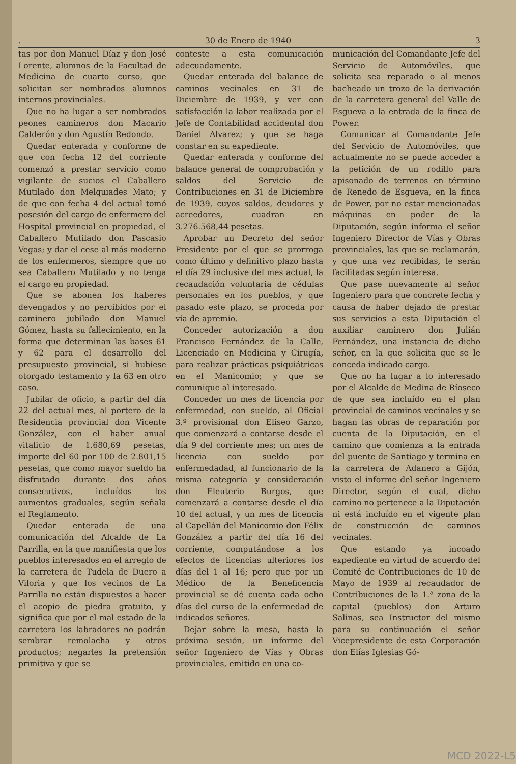. 30 de Enero de 1940 3
tas por don Manuel Díaz y don José Lorente, alumnos de la Facultad de Medicina de cuarto curso, que solicitan ser nombrados alumnos internos provinciales.
Que no ha lugar a ser nombrados peones camineros don Macario Calderón y don Agustín Redondo.
Quedar enterada y conforme de que con fecha 12 del corriente comenzó a prestar servicio como vigilante de sucios el Caballero Mutilado don Melquiades Mato; y de que con fecha 4 del actual tomó posesión del cargo de enfermero del Hospital provincial en propiedad, el Caballero Mutilado don Pascasio Vegas; y dar el cese al más moderno de los enfermeros, siempre que no sea Caballero Mutilado y no tenga el cargo en propiedad.
Que se abonen los haberes devengados y no percibidos por el caminero jubilado don Manuel Gómez, hasta su fallecimiento, en la forma que determinan las bases 61 y 62 para el desarrollo del presupuesto provincial, si hubiese otorgado testamento y la 63 en otro caso.
Jubilar de oficio, a partir del día 22 del actual mes, al portero de la Residencia provincial don Vicente González, con el haber anual vitalicio de 1.680,69 pesetas, importe del 60 por 100 de 2.801,15 pesetas, que como mayor sueldo ha disfrutado durante dos años consecutivos, incluídos los aumentos graduales, según señala el Reglamento.
Quedar enterada de una comunicación del Alcalde de La Parrilla, en la que manifiesta que los pueblos interesados en el arreglo de la carretera de Tudela de Duero a Viloria y que los vecinos de La Parrilla no están dispuestos a hacer el acopio de piedra gratuito, y significa que por el mal estado de la carretera los labradores no podrán sembrar remolacha y otros productos; negarles la pretensión primitiva y que se
conteste a esta comunicación adecuadamente.
Quedar enterada del balance de caminos vecinales en 31 de Diciembre de 1939, y ver con satisfacción la labor realizada por el Jefe de Contabilidad accidental don Daniel Alvarez; y que se haga constar en su expediente.
Quedar enterada y conforme del balance general de comprobación y saldos del Servicio de Contribuciones en 31 de Diciembre de 1939, cuyos saldos, deudores y acreedores, cuadran en 3.276.568,44 pesetas.
Aprobar un Decreto del señor Presidente por el que se prorroga como último y definitivo plazo hasta el día 29 inclusive del mes actual, la recaudación voluntaria de cédulas personales en los pueblos, y que pasado este plazo, se proceda por vía de apremio.
Conceder autorización a don Francisco Fernández de la Calle, Licenciado en Medicina y Cirugía, para realizar prácticas psiquiátricas en el Manicomio; y que se comunique al interesado.
Conceder un mes de licencia por enfermedad, con sueldo, al Oficial 3.º provisional don Eliseo Garzo, que comenzará a contarse desde el día 9 del corriente mes; un mes de licencia con sueldo por enfermedadad, al funcionario de la misma categoría y consideración don Eleuterio Burgos, que comenzará a contarse desde el día 10 del actual, y un mes de licencia al Capellán del Manicomio don Félix González a partir del día 16 del corriente, computándose a los efectos de licencias ulteriores los días del 1 al 16; pero que por un Médico de la Beneficencia provincial se dé cuenta cada ocho días del curso de la enfermedad de indicados señores.
Dejar sobre la mesa, hasta la próxima sesión, un informe del señor Ingeniero de Vías y Obras provinciales, emitido en una co-
municación del Comandante Jefe del Servicio de Automóviles, que solicita sea reparado o al menos bacheado un trozo de la derivación de la carretera general del Valle de Esgueva a la entrada de la finca de Power.
Comunicar al Comandante Jefe del Servicio de Automóviles, que actualmente no se puede acceder a la petición de un rodillo para apisonado de terrenos en término de Renedo de Esgueva, en la finca de Power, por no estar mencionadas máquinas en poder de la Diputación, según informa el señor Ingeniero Director de Vías y Obras provinciales, las que se reclamarán, y que una vez recibidas, le serán facilitadas según interesa.
Que pase nuevamente al señor Ingeniero para que concrete fecha y causa de haber dejado de prestar sus servicios a esta Diputación el auxiliar caminero don Julián Fernández, una instancia de dicho señor, en la que solicita que se le conceda indicado cargo.
Que no ha lugar a lo interesado por el Alcalde de Medina de Ríoseco de que sea incluído en el plan provincial de caminos vecinales y se hagan las obras de reparación por cuenta de la Diputación, en el camino que comienza a la entrada del puente de Santiago y termina en la carretera de Adanero a Gijón, visto el informe del señor Ingeniero Director, según el cual, dicho camino no pertenece a la Diputación ni está incluído en el vigente plan de construcción de caminos vecinales.
Que estando ya incoado expediente en virtud de acuerdo del Comité de Contribuciones de 10 de Mayo de 1939 al recaudador de Contribuciones de la 1.ª zona de la capital (pueblos) don Arturo Salinas, sea Instructor del mismo para su continuación el señor Vicepresidente de esta Corporación don Elías Iglesias Gó-
MCD 2022-L5